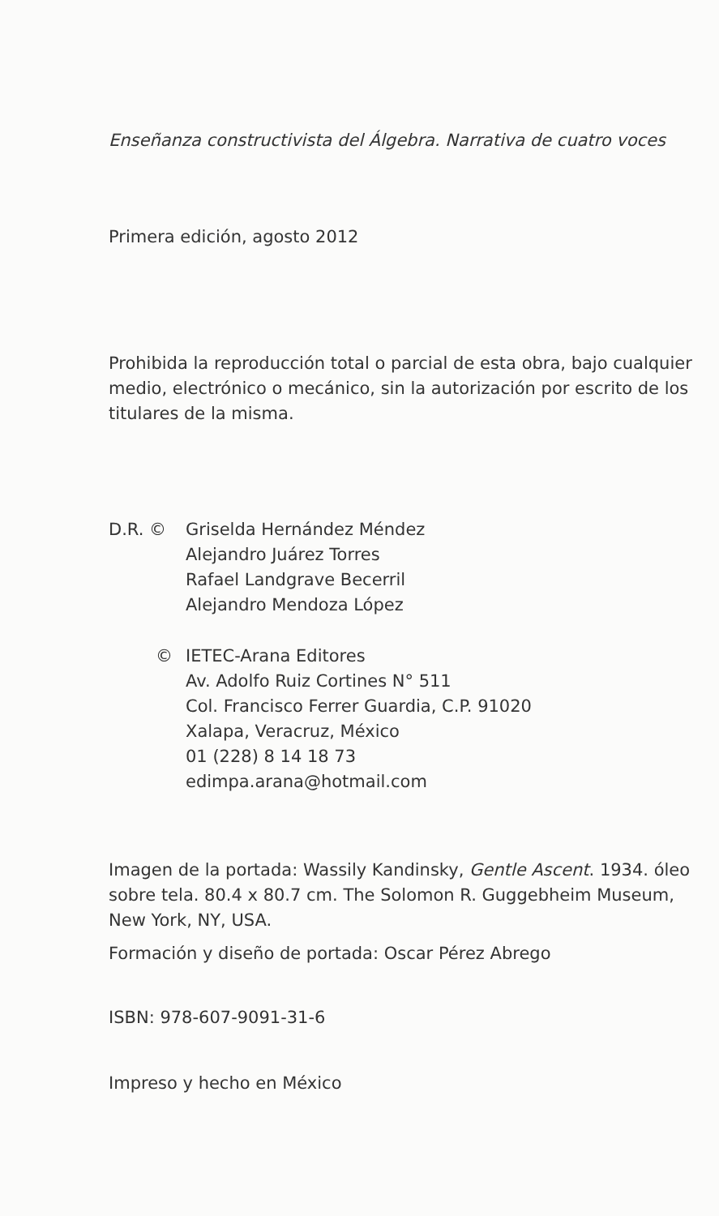Enseñanza constructivista del Álgebra. Narrativa de cuatro voces
Primera edición, agosto 2012
Prohibida la reproducción total o parcial de esta obra, bajo cualquier medio, electrónico o mecánico, sin la autorización por escrito de los titulares de la misma.
D.R. © Griselda Hernández Méndez
Alejandro Juárez Torres
Rafael Landgrave Becerril
Alejandro Mendoza López
© IETEC-Arana Editores
Av. Adolfo Ruiz Cortines N° 511
Col. Francisco Ferrer Guardia, C.P. 91020
Xalapa, Veracruz, México
01 (228) 8 14 18 73
edimpa.arana@hotmail.com
Imagen de la portada: Wassily Kandinsky, Gentle Ascent. 1934. óleo sobre tela. 80.4 x 80.7 cm. The Solomon R. Guggebheim Museum, New York, NY, USA.
Formación y diseño de portada: Oscar Pérez Abrego
ISBN: 978-607-9091-31-6
Impreso y hecho en México